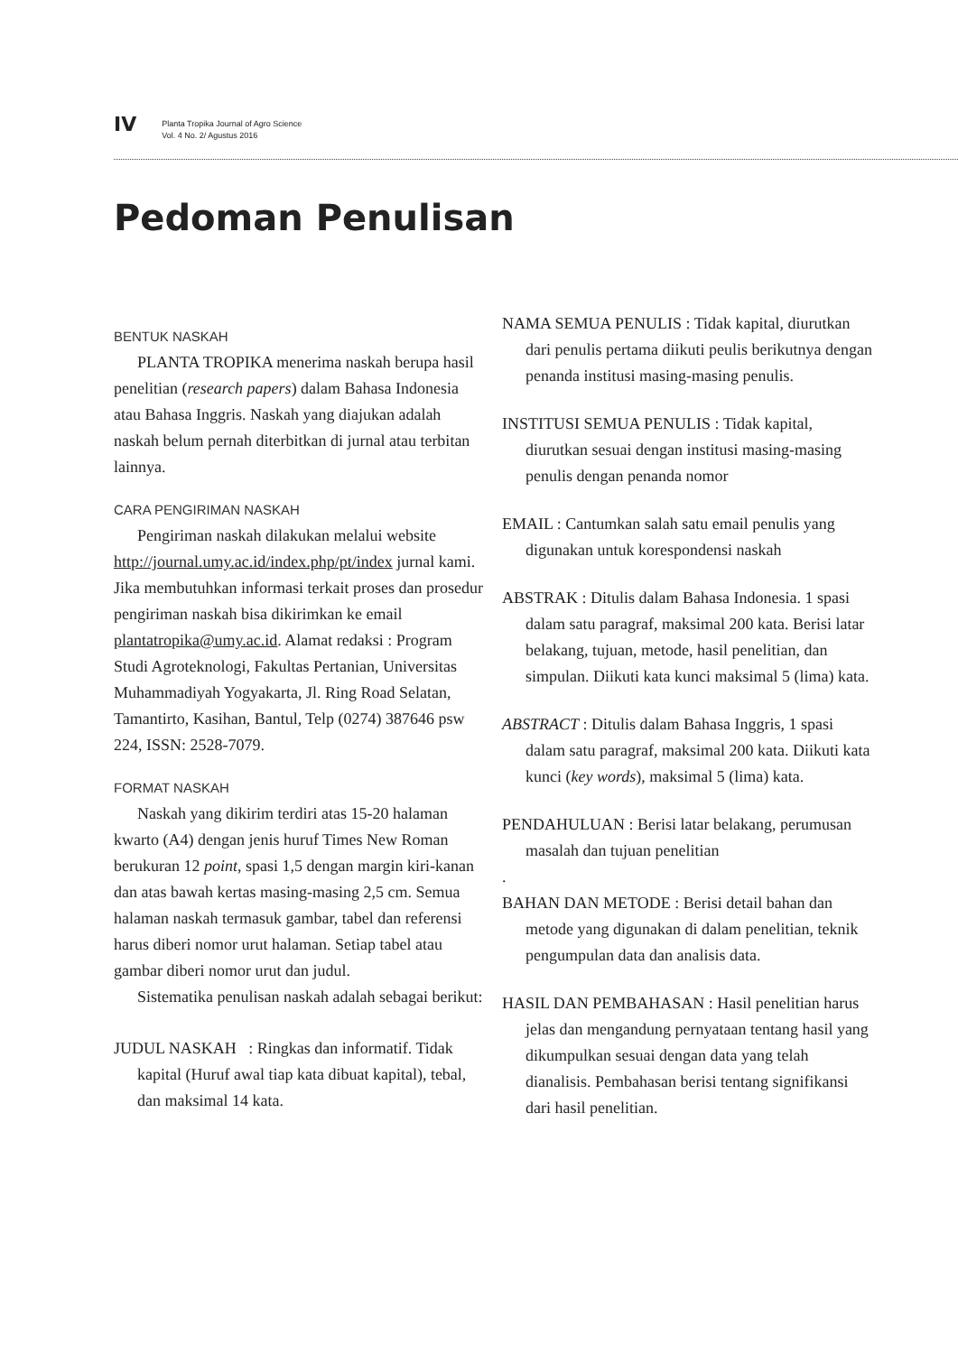IV
Planta Tropika Journal of Agro Science
Vol. 4 No. 2/ Agustus 2016
Pedoman Penulisan
BENTUK NASKAH
PLANTA TROPIKA menerima naskah berupa hasil penelitian (research papers) dalam Bahasa Indonesia atau Bahasa Inggris. Naskah yang diajukan adalah naskah belum pernah diterbitkan di jurnal atau terbitan lainnya.
CARA PENGIRIMAN NASKAH
Pengiriman naskah dilakukan melalui website http://journal.umy.ac.id/index.php/pt/index jurnal kami. Jika membutuhkan informasi terkait proses dan prosedur pengiriman naskah bisa dikirimkan ke email plantatropika@umy.ac.id. Alamat redaksi : Program Studi Agroteknologi, Fakultas Pertanian, Universitas Muhammadiyah Yogyakarta, Jl. Ring Road Selatan, Tamantirto, Kasihan, Bantul, Telp (0274) 387646 psw 224, ISSN: 2528-7079.
FORMAT NASKAH
Naskah yang dikirim terdiri atas 15-20 halaman kwarto (A4) dengan jenis huruf Times New Roman berukuran 12 point, spasi 1,5 dengan margin kiri-kanan dan atas bawah kertas masing-masing 2,5 cm. Semua halaman naskah termasuk gambar, tabel dan referensi harus diberi nomor urut halaman. Setiap tabel atau gambar diberi nomor urut dan judul.
Sistematika penulisan naskah adalah sebagai berikut:
JUDUL NASKAH : Ringkas dan informatif. Tidak kapital (Huruf awal tiap kata dibuat kapital), tebal, dan maksimal 14 kata.
NAMA SEMUA PENULIS : Tidak kapital, diurutkan dari penulis pertama diikuti peulis berikutnya dengan penanda institusi masing-masing penulis.
INSTITUSI SEMUA PENULIS : Tidak kapital, diurutkan sesuai dengan institusi masing-masing penulis dengan penanda nomor
EMAIL : Cantumkan salah satu email penulis yang digunakan untuk korespondensi naskah
ABSTRAK : Ditulis dalam Bahasa Indonesia. 1 spasi dalam satu paragraf, maksimal 200 kata. Berisi latar belakang, tujuan, metode, hasil penelitian, dan simpulan. Diikuti kata kunci maksimal 5 (lima) kata.
ABSTRACT : Ditulis dalam Bahasa Inggris, 1 spasi dalam satu paragraf, maksimal 200 kata. Diikuti kata kunci (key words), maksimal 5 (lima) kata.
PENDAHULUAN : Berisi latar belakang, perumusan masalah dan tujuan penelitian
.
BAHAN DAN METODE : Berisi detail bahan dan metode yang digunakan di dalam penelitian, teknik pengumpulan data dan analisis data.
HASIL DAN PEMBAHASAN : Hasil penelitian harus jelas dan mengandung pernyataan tentang hasil yang dikumpulkan sesuai dengan data yang telah dianalisis. Pembahasan berisi tentang signifikansi dari hasil penelitian.